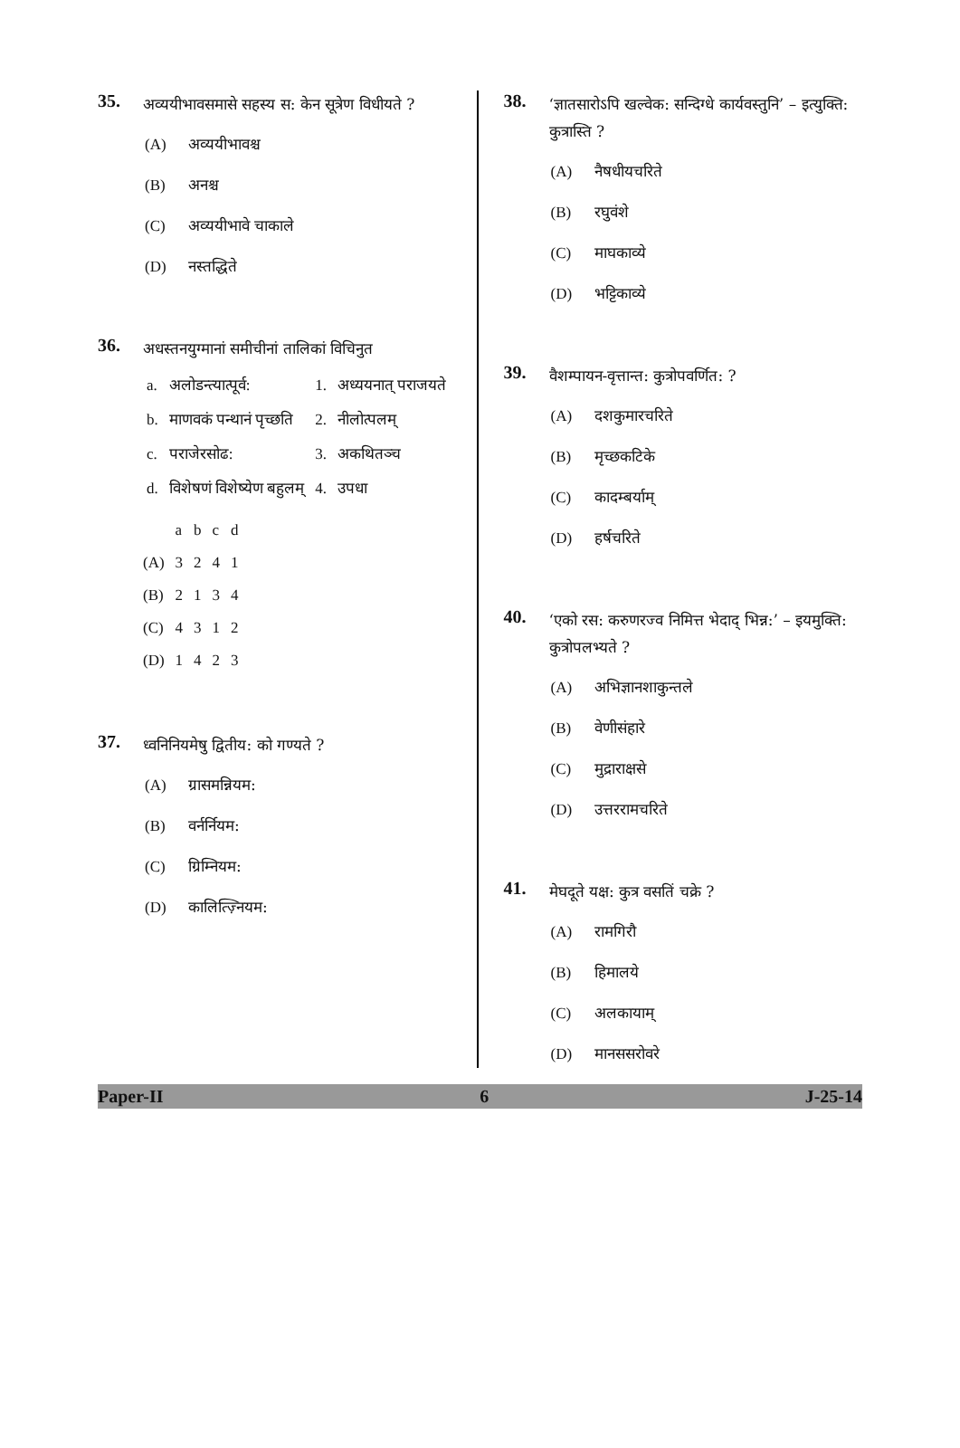35.
अव्ययीभावसमासे सहस्य स: केन सूत्रेण विधीयते ?
(A) अव्ययीभावश्च
(B) अनश्च
(C) अव्ययीभावे चाकाले
(D) नस्तद्धिते
36.
अधस्तनयुग्मानां समीचीनां तालिकां विचिनुत
| a. | अलोडन्त्यात्पूर्व: | 1. | अध्ययनात् पराजयते |
| b. | माणवकं पन्थानं पृच्छति | 2. | नीलोत्पलम् |
| c. | पराजेरसोढ: | 3. | अकथितञ्च |
| d. | विशेषणं विशेष्येण बहुलम् | 4. | उपधा |
| | a | b | c | d |
| (A) | 3 | 2 | 4 | 1 |
| (B) | 2 | 1 | 3 | 4 |
| (C) | 4 | 3 | 1 | 2 |
| (D) | 1 | 4 | 2 | 3 |
37.
ध्वनिनियमेषु द्वितीय: को गण्यते ?
(A) ग्रासमन्नियम:
(B) वर्नर्नियम:
(C) ग्रिम्नियम:
(D) कालित्ज़्नियम:
38.
‘ज्ञातसारोऽपि खल्वेक: सन्दिग्धे कार्यवस्तुनि’ – इत्युक्ति: कुत्रास्ति ?
(A) नैषधीयचरिते
(B) रघुवंशे
(C) माघकाव्ये
(D) भट्टिकाव्ये
39.
वैशम्पायन-वृत्तान्त: कुत्रोपवर्णित: ?
(A) दशकुमारचरिते
(B) मृच्छकटिके
(C) कादम्बर्याम्
(D) हर्षचरिते
40.
‘एको रस: करुणरज्व निमित्त भेदाद् भिन्न:’ – इयमुक्ति: कुत्रोपलभ्यते ?
(A) अभिज्ञानशाकुन्तले
(B) वेणीसंहारे
(C) मुद्राराक्षसे
(D) उत्तररामचरिते
41.
मेघदूते यक्ष: कुत्र वसतिं चक्रे ?
(A) रामगिरौ
(B) हिमालये
(C) अलकायाम्
(D) मानससरोवरे
Paper-II 6 J-25-14